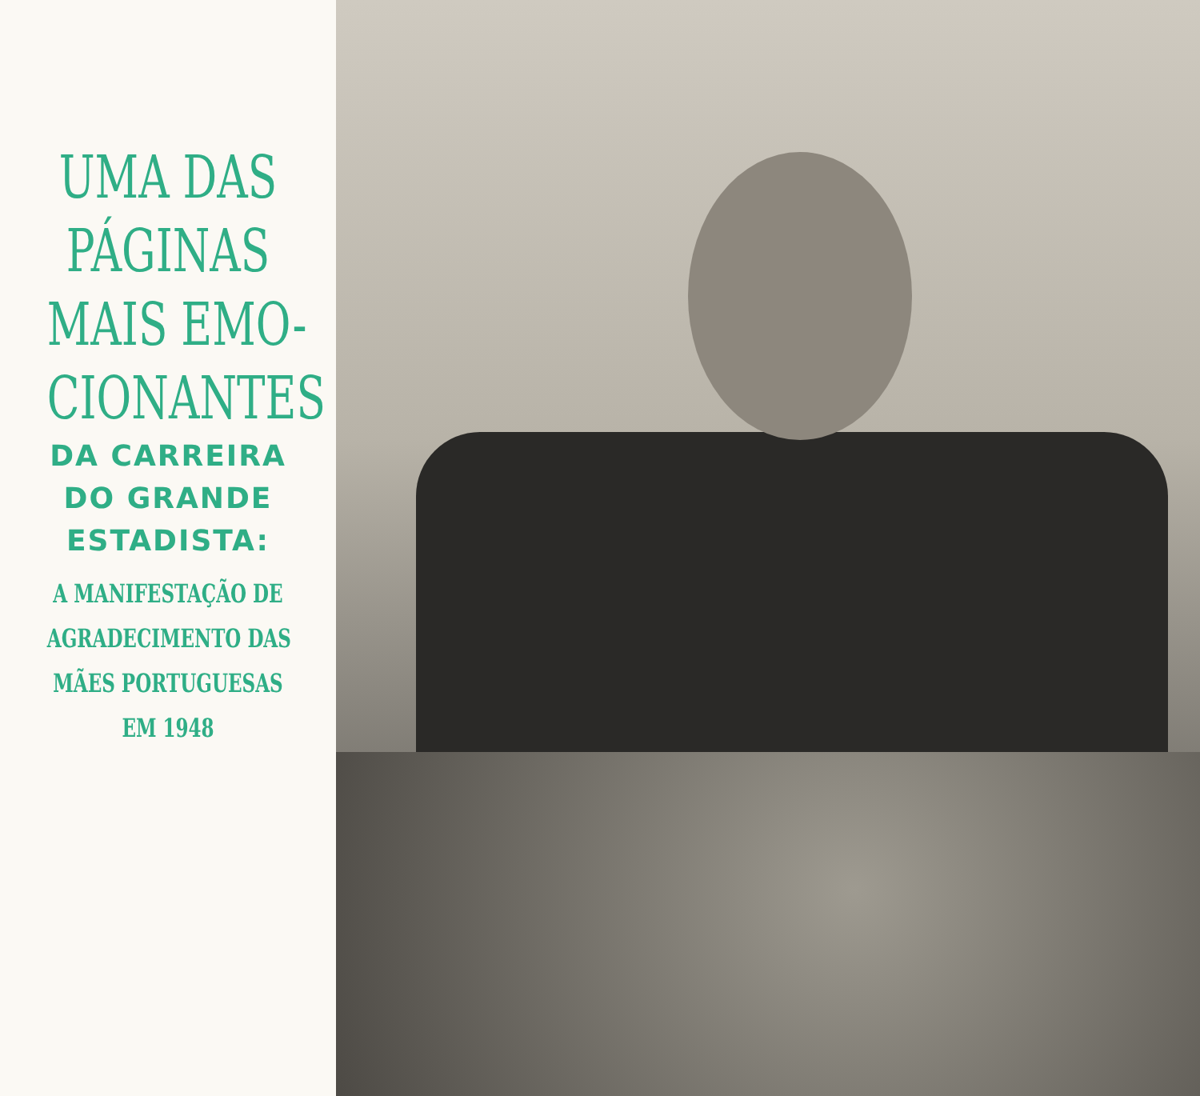UMA DAS
PÁGINAS
MAIS EMO-
CIONANTES
DA CARREIRA
DO GRANDE
ESTADISTA:
A MANIFESTAÇÃO DE
AGRADECIMENTO DAS
MÃES PORTUGUESAS
EM 1948